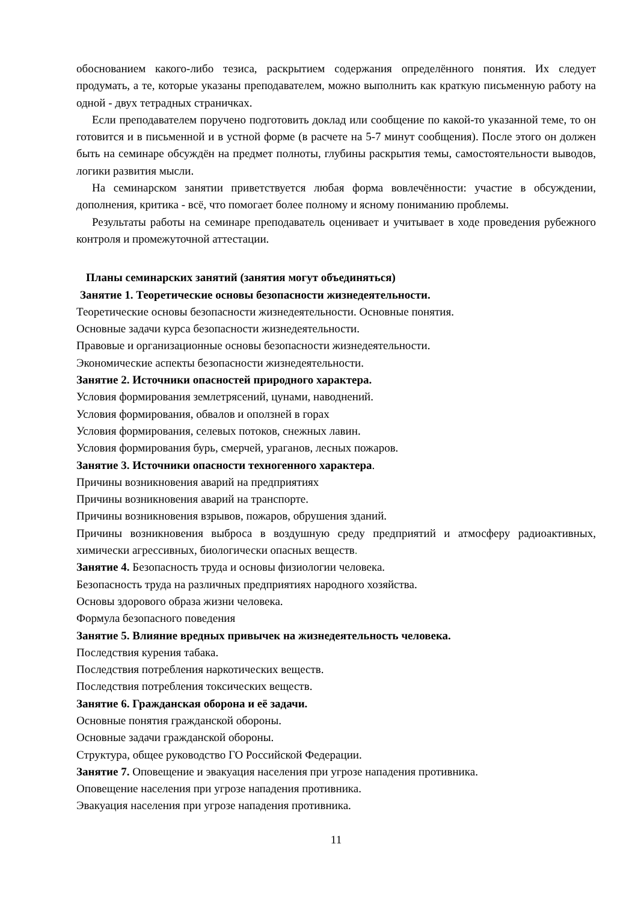обоснованием какого-либо тезиса, раскрытием содержания определённого понятия. Их следует продумать, а те, которые указаны преподавателем, можно выполнить как краткую письменную работу на одной - двух тетрадных страничках.
Если преподавателем поручено подготовить доклад или сообщение по какой-то указанной теме, то он готовится и в письменной и в устной форме (в расчете на 5-7 минут сообщения). После этого он должен быть на семинаре обсуждён на предмет полноты, глубины раскрытия темы, самостоятельности выводов, логики развития мысли.
На семинарском занятии приветствуется любая форма вовлечённости: участие в обсуждении, дополнения, критика - всё, что помогает более полному и ясному пониманию проблемы.
Результаты работы на семинаре преподаватель оценивает и учитывает в ходе проведения рубежного контроля и промежуточной аттестации.
Планы семинарских занятий (занятия могут объединяться)
Занятие 1. Теоретические основы безопасности жизнедеятельности.
Теоретические основы безопасности жизнедеятельности. Основные понятия.
Основные задачи курса безопасности жизнедеятельности.
Правовые и организационные основы безопасности жизнедеятельности.
Экономические аспекты безопасности жизнедеятельности.
Занятие 2. Источники опасностей природного характера.
Условия формирования землетрясений, цунами, наводнений.
Условия формирования, обвалов и оползней в горах
Условия формирования, селевых потоков, снежных лавин.
Условия формирования бурь, смерчей, ураганов, лесных пожаров.
Занятие 3. Источники опасности техногенного характера.
Причины возникновения аварий на предприятиях
Причины возникновения аварий на транспорте.
Причины возникновения взрывов, пожаров, обрушения зданий.
Причины возникновения выброса в воздушную среду предприятий и атмосферу радиоактивных, химически агрессивных, биологически опасных веществ.
Занятие 4. Безопасность труда и основы физиологии человека.
Безопасность труда на различных предприятиях народного хозяйства.
Основы здорового образа жизни человека.
Формула безопасного поведения
Занятие 5. Влияние вредных привычек на жизнедеятельность человека.
Последствия курения табака.
Последствия потребления наркотических веществ.
Последствия потребления токсических веществ.
Занятие 6. Гражданская оборона и её задачи.
Основные понятия гражданской обороны.
Основные задачи гражданской обороны.
Структура, общее руководство ГО Российской Федерации.
Занятие 7. Оповещение и эвакуация населения при угрозе нападения противника.
Оповещение населения при угрозе нападения противника.
Эвакуация населения при угрозе нападения противника.
11